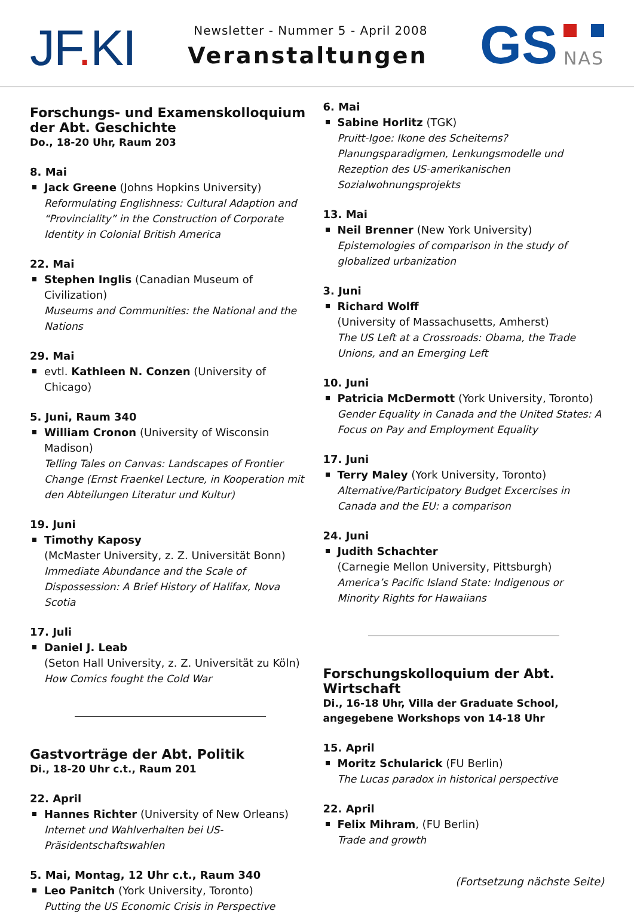JF. KI
Newsletter - Nummer 5 - April 2008
Veranstaltungen
GS
NAS
Forschungs- und Examenskolloquium der Abt. Geschichte
Do., 18-20 Uhr, Raum 203
8. Mai
Jack Greene (Johns Hopkins University)
Reformulating Englishness: Cultural Adaption and “Provinciality” in the Construction of Corporate Identity in Colonial British America
22. Mai
Stephen Inglis (Canadian Museum of Civilization)
Museums and Communities: the National and the Nations
29. Mai
evtl. Kathleen N. Conzen (University of Chicago)
5. Juni, Raum 340
William Cronon (University of Wisconsin Madison)
Telling Tales on Canvas: Landscapes of Frontier Change (Ernst Fraenkel Lecture, in Kooperation mit den Abteilungen Literatur und Kultur)
19. Juni
Timothy Kaposy
(McMaster University, z. Z. Universität Bonn)
Immediate Abundance and the Scale of Dispossession: A Brief History of Halifax, Nova Scotia
17. Juli
Daniel J. Leab
(Seton Hall University, z. Z. Universität zu Köln)
How Comics fought the Cold War
Gastvorträge der Abt. Politik
Di., 18-20 Uhr c.t., Raum 201
22. April
Hannes Richter (University of New Orleans)
Internet und Wahlverhalten bei US-Präsidentschaftswahlen
5. Mai, Montag, 12 Uhr c.t., Raum 340
Leo Panitch (York University, Toronto)
Putting the US Economic Crisis in Perspective
6. Mai
Sabine Horlitz (TGK)
Pruitt-Igoe: Ikone des Scheiterns? Planungsparadigmen, Lenkungsmodelle und Rezeption des US-amerikanischen Sozialwohnungsprojekts
13. Mai
Neil Brenner (New York University)
Epistemologies of comparison in the study of globalized urbanization
3. Juni
Richard Wolff
(University of Massachusetts, Amherst)
The US Left at a Crossroads: Obama, the Trade Unions, and an Emerging Left
10. Juni
Patricia McDermott (York University, Toronto)
Gender Equality in Canada and the United States: A Focus on Pay and Employment Equality
17. Juni
Terry Maley (York University, Toronto)
Alternative/Participatory Budget Excercises in Canada and the EU: a comparison
24. Juni
Judith Schachter
(Carnegie Mellon University, Pittsburgh)
America’s Pacific Island State: Indigenous or Minority Rights for Hawaiians
Forschungskolloquium der Abt. Wirtschaft
Di., 16-18 Uhr, Villa der Graduate School, angegebene Workshops von 14-18 Uhr
15. April
Moritz Schularick (FU Berlin)
The Lucas paradox in historical perspective
22. April
Felix Mihram, (FU Berlin)
Trade and growth
(Fortsetzung nächste Seite)